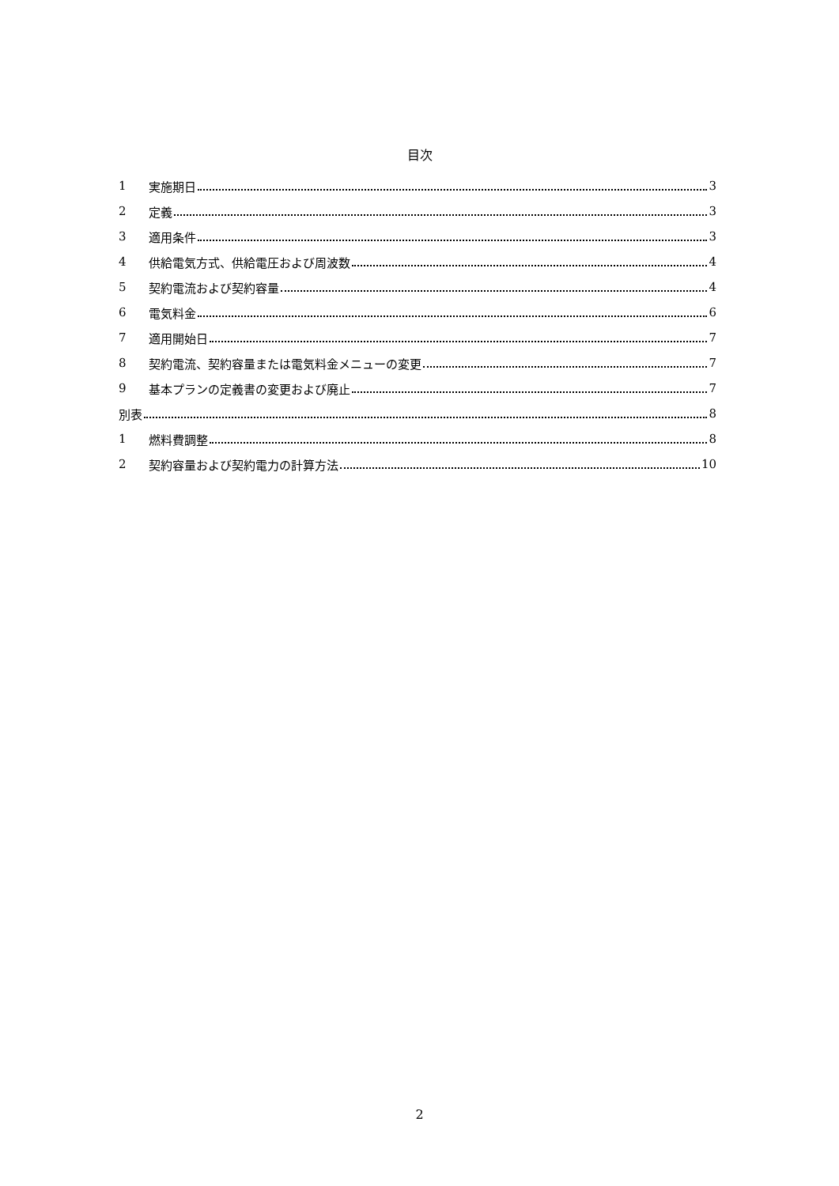目次
1 実施期日 3
2 定義 3
3 適用条件 3
4 供給電気方式、供給電圧および周波数 4
5 契約電流および契約容量 4
6 電気料金 6
7 適用開始日 7
8 契約電流、契約容量または電気料金メニューの変更 7
9 基本プランの定義書の変更および廃止 7
別表 8
1 燃料費調整 8
2 契約容量および契約電力の計算方法 10
2